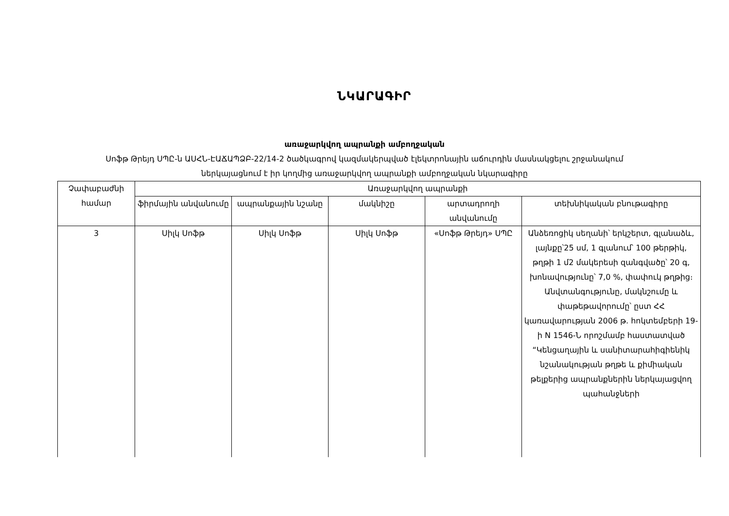ՆԿԱՐԱԳԻՐ
առաջարկվող ապրանքի ամբողջական
Սոֆթ Թրեյդ ՍՊԸ-ն ԱՍՀՆ-ԷԱՃԱՊՁԲ-22/14-2 ծածկագրով կազմակերպված էլեկտրոնային աճուրդին մասնակցելու շրջանակում
ներկայացնում է իր կողմից առաջարկվող ապրանքի ամբողջական նկարագիրը
| Չափաբաժնի համար | Առաջարկվող ապրանքի | | | | |
| --- | --- | --- | --- | --- | --- |
| | ֆիրմային անվանումը | ապրանքային նշանը | մակնիշը | արտադրողի անվանումը | տեխնիկական բնութագիրը |
| 3 | Սիլկ Սոֆթ | Սիլկ Սոֆթ | Սիլկ Սոֆթ | «Սոֆթ Թրեյդ» ՍՊԸ | Անձեռոցիկ սեղանի՝ երկշերտ, գլանաձև, լայնքը՝25 սմ, 1 գլանում՝ 100 թերթիկ, թղթի 1 մ2 մակերեսի զանգվածը՝ 20 գ, խոնավությունը՝ 7,0 %, փափուկ թղթից։ Անվտանգությունը, մակնշումը և փաթեթավորումը՝ ըստ ՀՀ կառավարության 2006 թ. հոկտեմբերի 19-ի N 1546-Ն որոշմամբ հաստատված “Կենցաղային և սանիտարահիգիենիկ նշանակության թղթե և քիմիական թելքերից ապրանքներին ներկայացվող պահանջների |